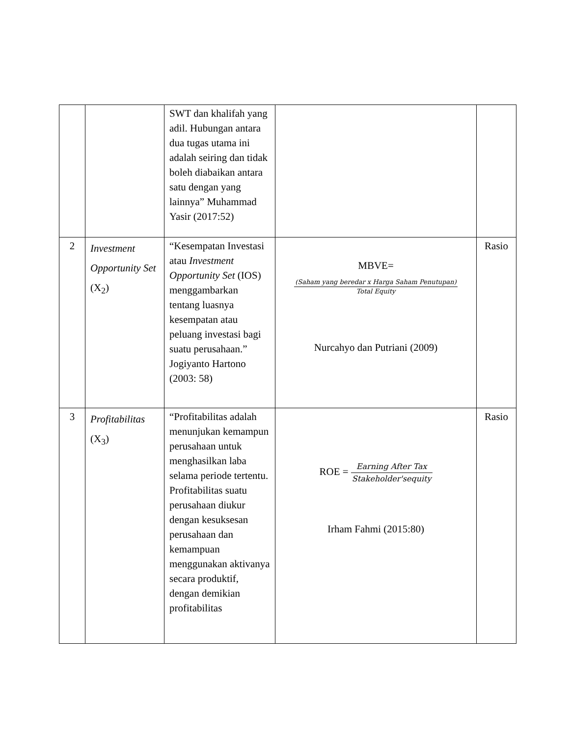| | | SWT dan khalifah yang adil. Hubungan antara dua tugas utama ini adalah seiring dan tidak boleh diabaikan antara satu dengan yang lainnya” Muhammad Yasir (2017:52) | | |
| 2 | Investment Opportunity Set (X<sub>2</sub>) | “Kesempatan Investasi atau Investment Opportunity Set (IOS) menggambarkan tentang luasnya kesempatan atau peluang investasi bagi suatu perusahaan.” Jogiyanto Hartono (2003: 58) | MBVE= (Saham yang beredar x Harga Saham Penutupan) Total Equity Nurcahyo dan Putriani (2009) | Rasio |
| 3 | Profitabilitas (X<sub>3</sub>) | “Profitabilitas adalah menunjukan kemampun perusahaan untuk menghasilkan laba selama periode tertentu. Profitabilitas suatu perusahaan diukur dengan kesuksesan perusahaan dan kemampuan menggunakan aktivanya secara produktif, dengan demikian profitabilitas | ROE = Earning After Tax Stakeholder'sequity Irham Fahmi (2015:80) | Rasio |